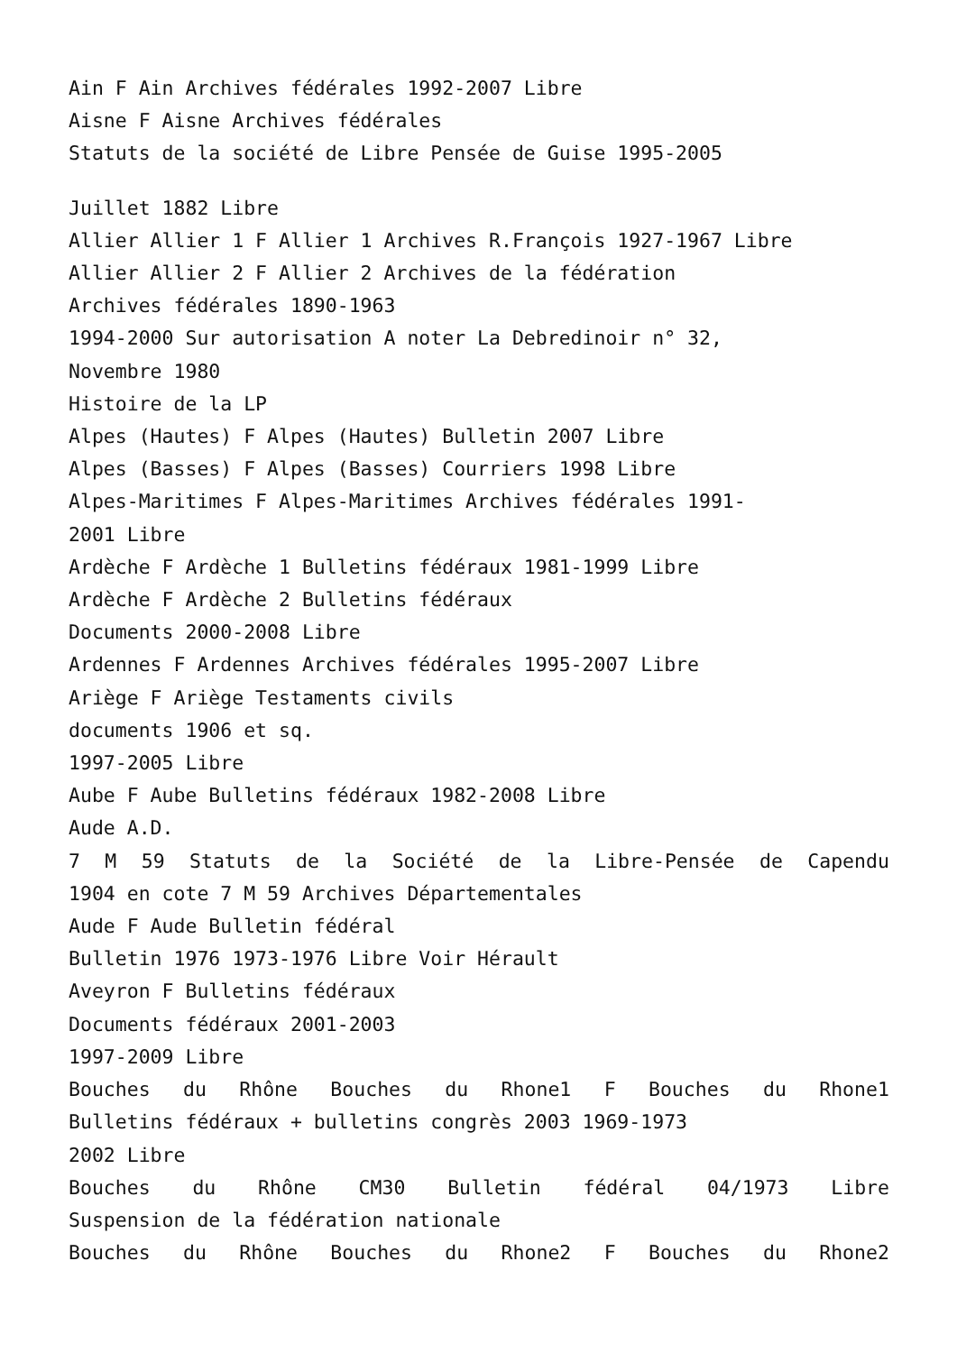Ain F Ain Archives fédérales 1992-2007 Libre
Aisne F Aisne Archives fédérales
Statuts de la société de Libre Pensée de Guise 1995-2005
Juillet 1882 Libre
Allier Allier 1 F Allier 1 Archives R.François 1927-1967 Libre
Allier Allier 2 F Allier 2 Archives de la fédération
Archives fédérales 1890-1963
1994-2000 Sur autorisation A noter La Debredinoir n° 32,
Novembre 1980
Histoire de la LP
Alpes (Hautes) F Alpes (Hautes) Bulletin 2007 Libre
Alpes (Basses) F Alpes (Basses) Courriers 1998 Libre
Alpes-Maritimes F Alpes-Maritimes Archives fédérales 1991-
2001 Libre
Ardèche F Ardèche 1 Bulletins fédéraux 1981-1999 Libre
Ardèche F Ardèche 2 Bulletins fédéraux
Documents 2000-2008 Libre
Ardennes F Ardennes Archives fédérales 1995-2007 Libre
Ariège F Ariège Testaments civils
documents 1906 et sq.
1997-2005 Libre
Aube F Aube Bulletins fédéraux 1982-2008 Libre
Aude A.D.
7 M 59 Statuts de la Société de la Libre-Pensée de Capendu
1904 en cote 7 M 59 Archives Départementales
Aude F Aude Bulletin fédéral
Bulletin 1976 1973-1976 Libre Voir Hérault
Aveyron F Bulletins fédéraux
Documents fédéraux 2001-2003
1997-2009 Libre
Bouches du Rhône Bouches du Rhone1 F Bouches du Rhone1
Bulletins fédéraux + bulletins congrès 2003 1969-1973
2002 Libre
Bouches du Rhône CM30 Bulletin fédéral 04/1973 Libre
Suspension de la fédération nationale
Bouches du Rhône Bouches du Rhone2 F Bouches du Rhone2